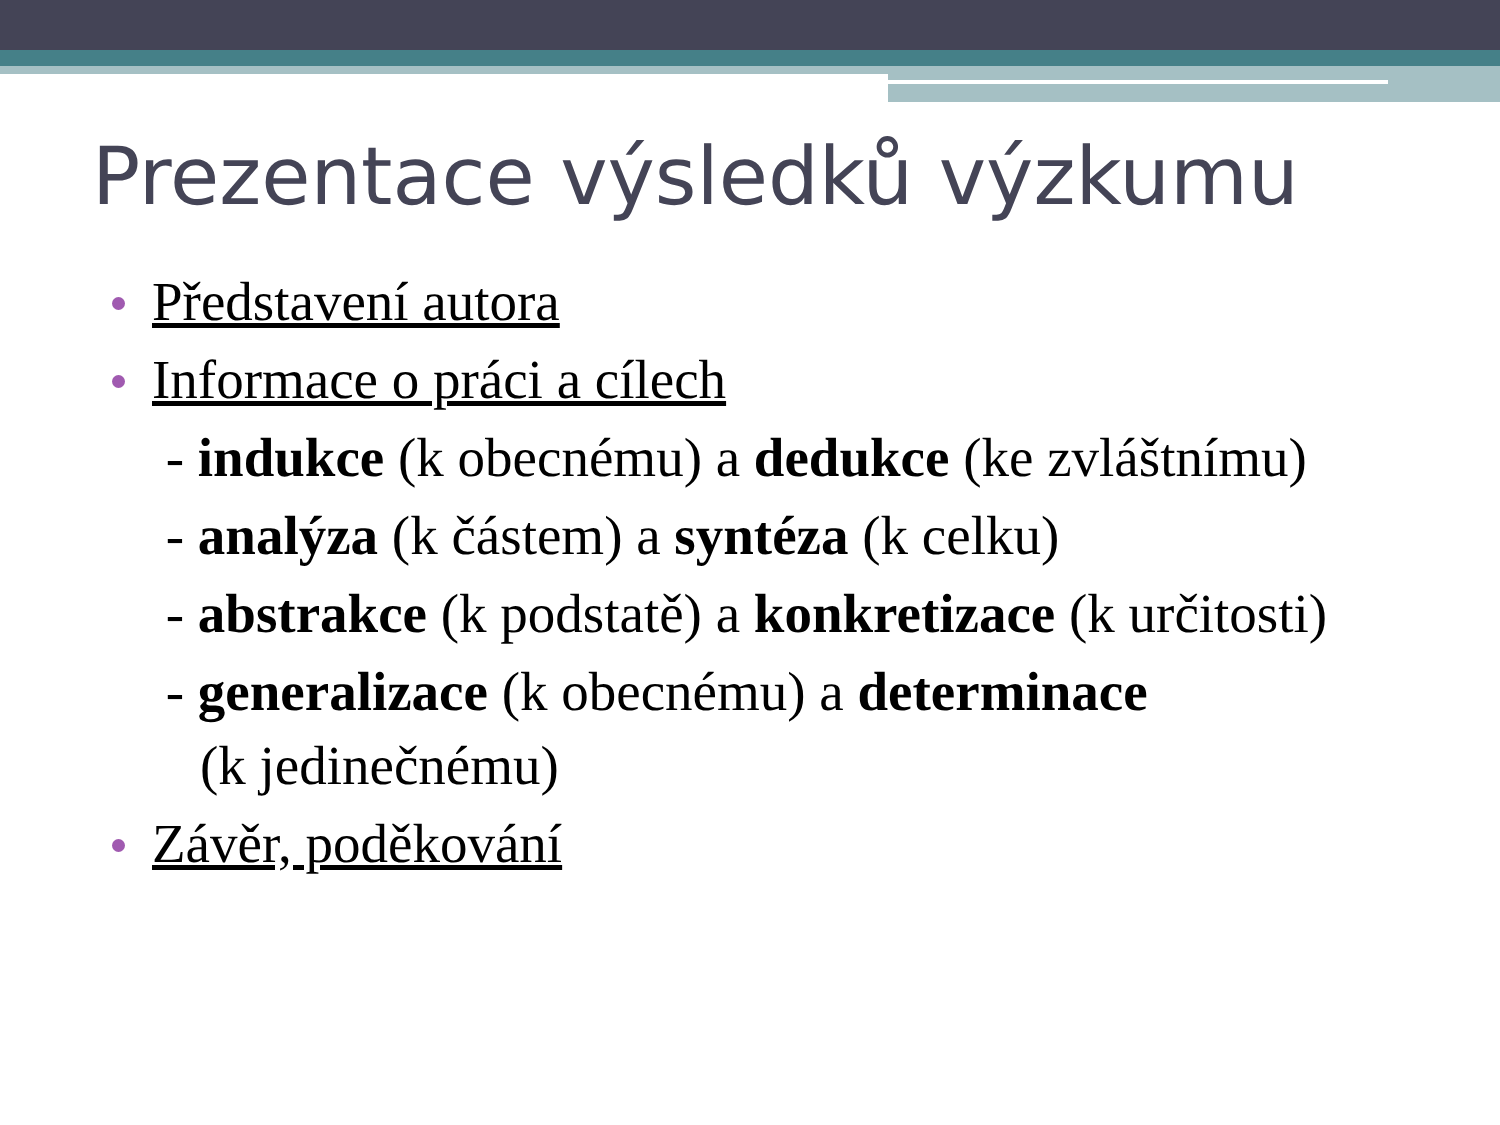Prezentace výsledků výzkumu
Představení autora
Informace o práci a cílech
- indukce (k obecnému) a dedukce (ke zvláštnímu)
- analýza (k částem) a syntéza (k celku)
- abstrakce (k podstatě) a konkretizace (k určitosti)
- generalizace (k obecnému) a determinace
(k jedinečnému)
Závěr, poděkování